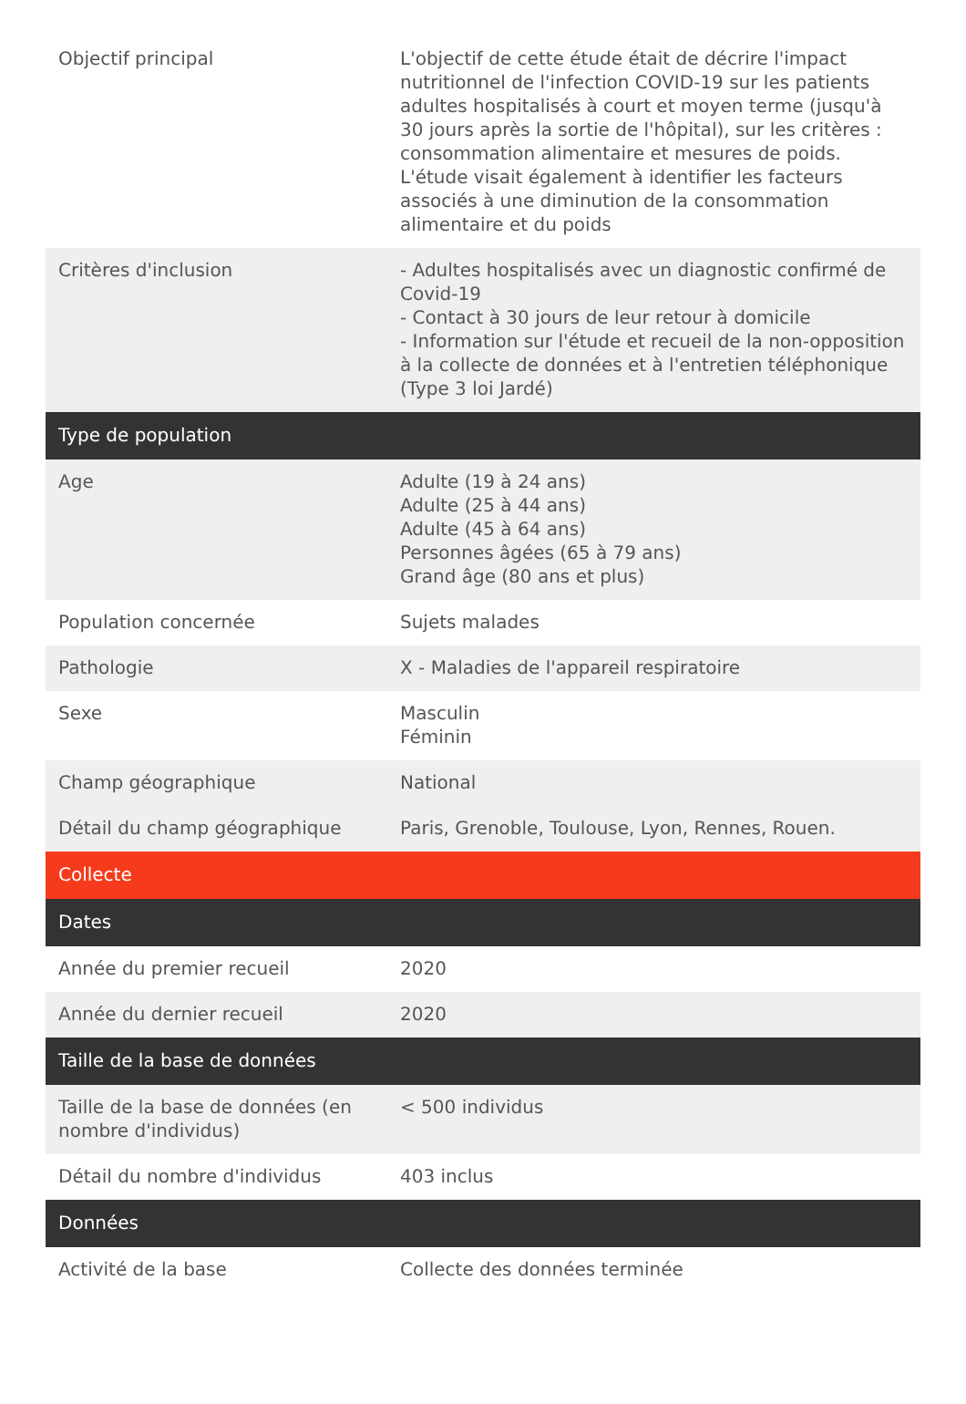| Objectif principal | L'objectif de cette étude était de décrire l'impact nutritionnel de l'infection COVID-19 sur les patients adultes hospitalisés à court et moyen terme (jusqu'à 30 jours après la sortie de l'hôpital), sur les critères : consommation alimentaire et mesures de poids. L'étude visait également à identifier les facteurs associés à une diminution de la consommation alimentaire et du poids |
| Critères d'inclusion | - Adultes hospitalisés avec un diagnostic confirmé de Covid-19 - Contact à 30 jours de leur retour à domicile - Information sur l'étude et recueil de la non-opposition à la collecte de données et à l'entretien téléphonique (Type 3 loi Jardé) |
| Type de population | |
| Age | Adulte (19 à 24 ans) Adulte (25 à 44 ans) Adulte (45 à 64 ans) Personnes âgées (65 à 79 ans) Grand âge (80 ans et plus) |
| Population concernée | Sujets malades |
| Pathologie | X - Maladies de l'appareil respiratoire |
| Sexe | Masculin Féminin |
| Champ géographique | National |
| Détail du champ géographique | Paris, Grenoble, Toulouse, Lyon, Rennes, Rouen. |
| Collecte | |
| Dates | |
| Année du premier recueil | 2020 |
| Année du dernier recueil | 2020 |
| Taille de la base de données | |
| Taille de la base de données (en nombre d'individus) | < 500 individus |
| Détail du nombre d'individus | 403 inclus |
| Données | |
| Activité de la base | Collecte des données terminée |